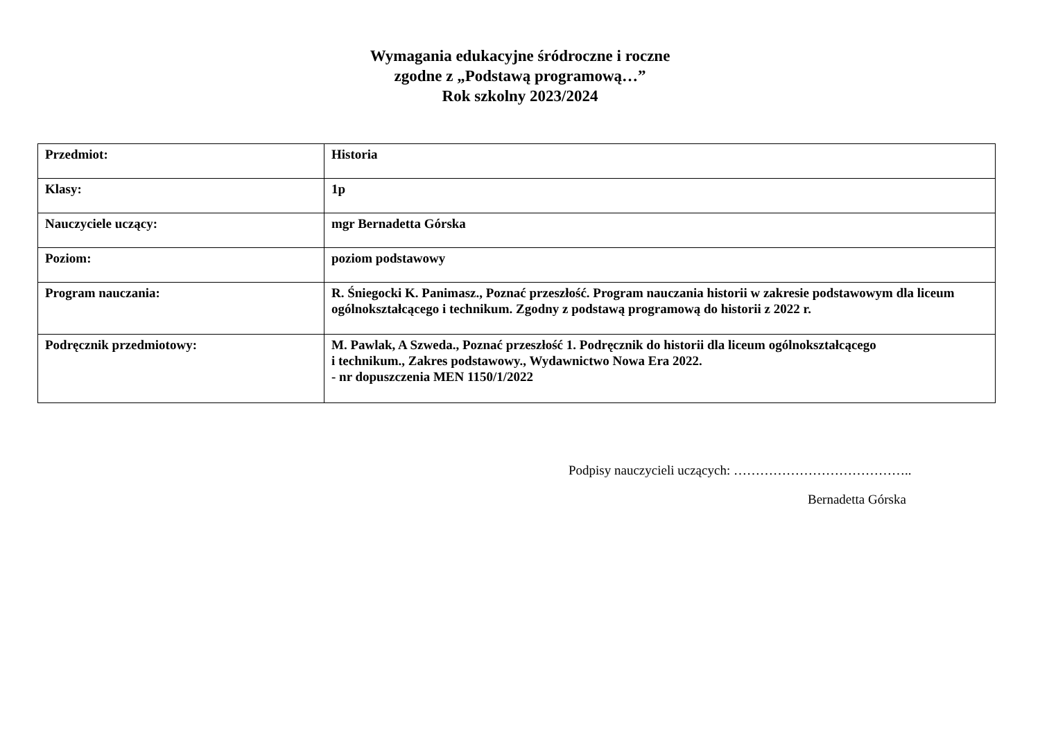Wymagania edukacyjne śródroczne i roczne
zgodne z „Podstawą programową…”
Rok szkolny 2023/2024
| Przedmiot: | Historia |
| Klasy: | 1p |
| Nauczyciele uczący: | mgr Bernadetta Górska |
| Poziom: | poziom podstawowy |
| Program nauczania: | R. Śniegocki K. Panimasz., Poznać przeszłość. Program nauczania historii w zakresie podstawowym dla liceum ogólnokształcącego i technikum. Zgodny z podstawą programową do historii z 2022 r. |
| Podręcznik przedmiotowy: | M. Pawlak, A Szweda., Poznać przeszłość 1. Podręcznik do historii dla liceum ogólnokształcącego i technikum., Zakres podstawowy., Wydawnictwo Nowa Era 2022. - nr dopuszczenia MEN 1150/1/2022 |
Podpisy nauczycieli uczących: …………………………………..
Bernadetta Górska